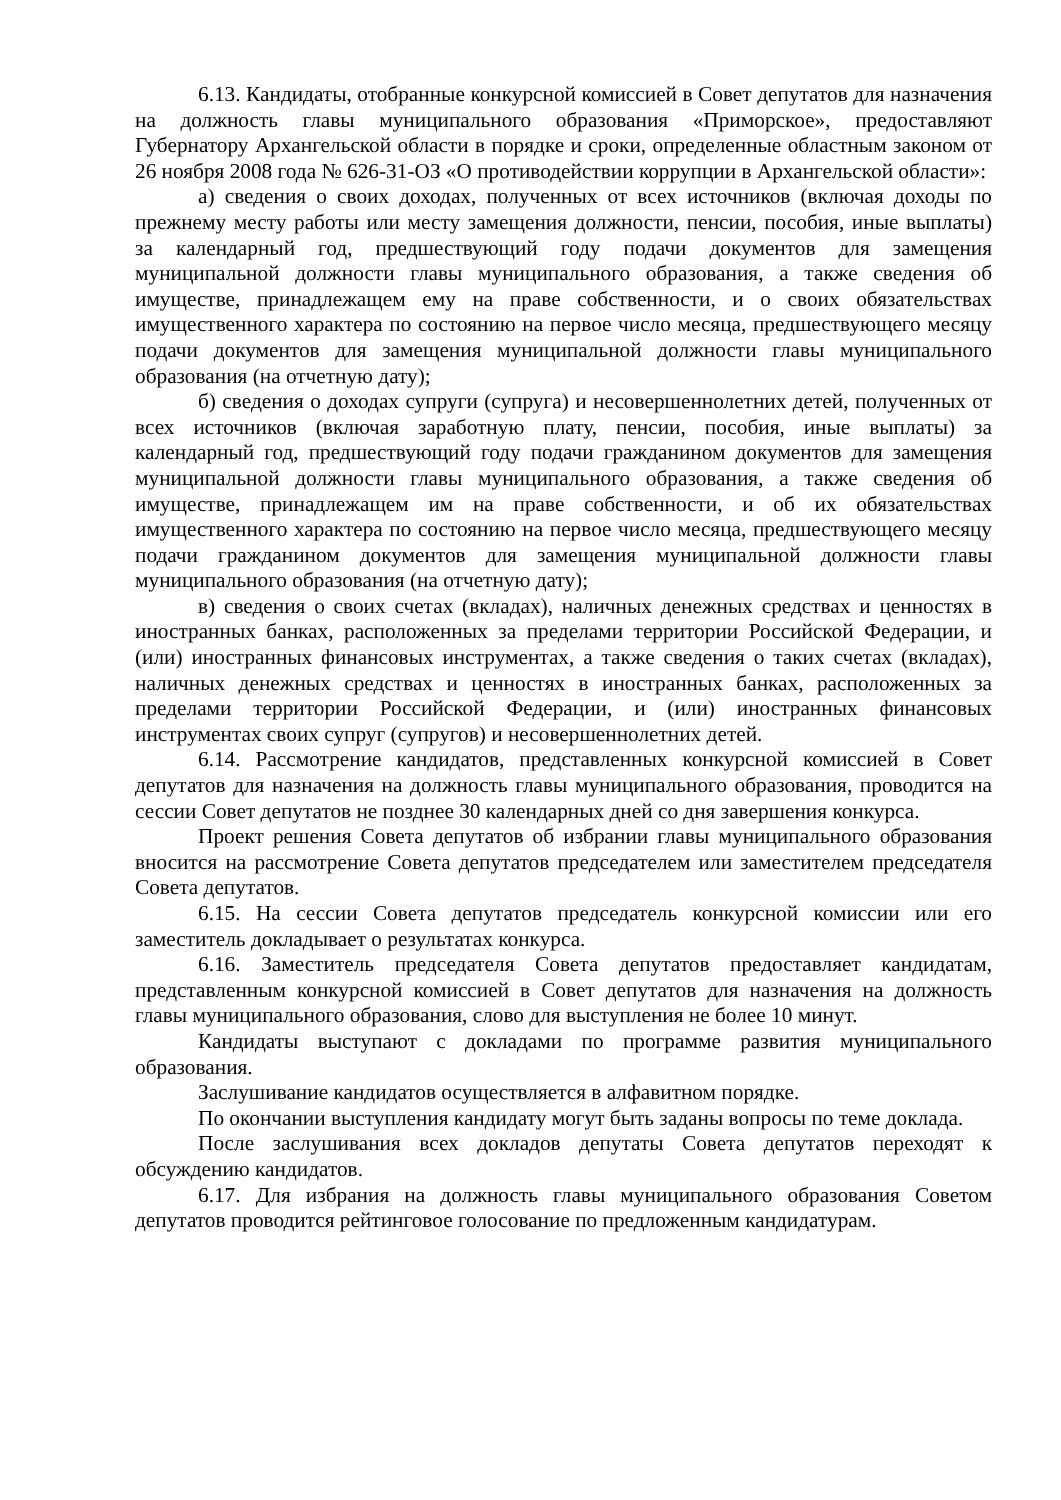6.13. Кандидаты, отобранные конкурсной комиссией в Совет депутатов для назначения на должность главы муниципального образования «Приморское», предоставляют Губернатору Архангельской области в порядке и сроки, определенные областным законом от 26 ноября 2008 года № 626-31-ОЗ «О противодействии коррупции в Архангельской области»:
а) сведения о своих доходах, полученных от всех источников (включая доходы по прежнему месту работы или месту замещения должности, пенсии, пособия, иные выплаты) за календарный год, предшествующий году подачи документов для замещения муниципальной должности главы муниципального образования, а также сведения об имуществе, принадлежащем ему на праве собственности, и о своих обязательствах имущественного характера по состоянию на первое число месяца, предшествующего месяцу подачи документов для замещения муниципальной должности главы муниципального образования (на отчетную дату);
б) сведения о доходах супруги (супруга) и несовершеннолетних детей, полученных от всех источников (включая заработную плату, пенсии, пособия, иные выплаты) за календарный год, предшествующий году подачи гражданином документов для замещения муниципальной должности главы муниципального образования, а также сведения об имуществе, принадлежащем им на праве собственности, и об их обязательствах имущественного характера по состоянию на первое число месяца, предшествующего месяцу подачи гражданином документов для замещения муниципальной должности главы муниципального образования (на отчетную дату);
в) сведения о своих счетах (вкладах), наличных денежных средствах и ценностях в иностранных банках, расположенных за пределами территории Российской Федерации, и (или) иностранных финансовых инструментах, а также сведения о таких счетах (вкладах), наличных денежных средствах и ценностях в иностранных банках, расположенных за пределами территории Российской Федерации, и (или) иностранных финансовых инструментах своих супруг (супругов) и несовершеннолетних детей.
6.14. Рассмотрение кандидатов, представленных конкурсной комиссией в Совет депутатов для назначения на должность главы муниципального образования, проводится на сессии Совет депутатов не позднее 30 календарных дней со дня завершения конкурса.
Проект решения Совета депутатов об избрании главы муниципального образования вносится на рассмотрение Совета депутатов председателем или заместителем председателя Совета депутатов.
6.15. На сессии Совета депутатов председатель конкурсной комиссии или его заместитель докладывает о результатах конкурса.
6.16. Заместитель председателя Совета депутатов предоставляет кандидатам, представленным конкурсной комиссией в Совет депутатов для назначения на должность главы муниципального образования, слово для выступления не более 10 минут.
Кандидаты выступают с докладами по программе развития муниципального образования.
Заслушивание кандидатов осуществляется в алфавитном порядке.
По окончании выступления кандидату могут быть заданы вопросы по теме доклада.
После заслушивания всех докладов депутаты Совета депутатов переходят к обсуждению кандидатов.
6.17. Для избрания на должность главы муниципального образования Советом депутатов проводится рейтинговое голосование по предложенным кандидатурам.